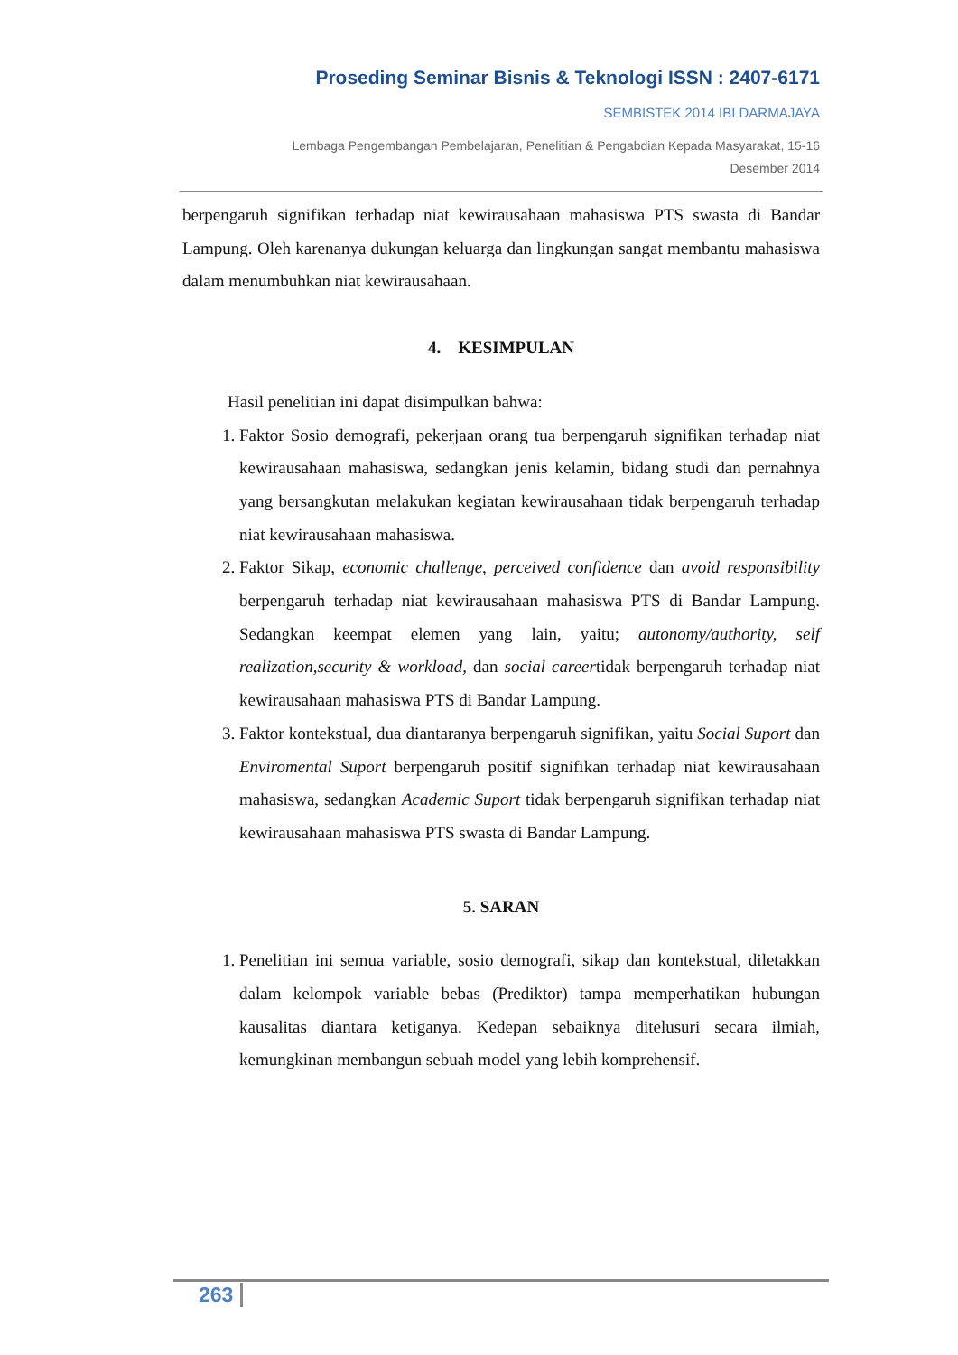Proseding Seminar Bisnis & Teknologi ISSN : 2407-6171
SEMBISTEK 2014 IBI DARMAJAYA
Lembaga Pengembangan Pembelajaran, Penelitian & Pengabdian Kepada Masyarakat, 15-16
Desember 2014
berpengaruh signifikan terhadap niat kewirausahaan mahasiswa PTS swasta di Bandar Lampung. Oleh karenanya dukungan keluarga dan lingkungan sangat membantu mahasiswa dalam menumbuhkan niat kewirausahaan.
4. KESIMPULAN
Hasil penelitian ini dapat disimpulkan bahwa:
1. Faktor Sosio demografi, pekerjaan orang tua berpengaruh signifikan terhadap niat kewirausahaan mahasiswa, sedangkan jenis kelamin, bidang studi dan pernahnya yang bersangkutan melakukan kegiatan kewirausahaan tidak berpengaruh terhadap niat kewirausahaan mahasiswa.
2. Faktor Sikap, economic challenge, perceived confidence dan avoid responsibility berpengaruh terhadap niat kewirausahaan mahasiswa PTS di Bandar Lampung. Sedangkan keempat elemen yang lain, yaitu; autonomy/authority, self realization,security & workload, dan social careertidak berpengaruh terhadap niat kewirausahaan mahasiswa PTS di Bandar Lampung.
3. Faktor kontekstual, dua diantaranya berpengaruh signifikan, yaitu Social Suport dan Enviromental Suport berpengaruh positif signifikan terhadap niat kewirausahaan mahasiswa, sedangkan Academic Suport tidak berpengaruh signifikan terhadap niat kewirausahaan mahasiswa PTS swasta di Bandar Lampung.
5. SARAN
1. Penelitian ini semua variable, sosio demografi, sikap dan kontekstual, diletakkan dalam kelompok variable bebas (Prediktor) tampa memperhatikan hubungan kausalitas diantara ketiganya. Kedepan sebaiknya ditelusuri secara ilmiah, kemungkinan membangun sebuah model yang lebih komprehensif.
263